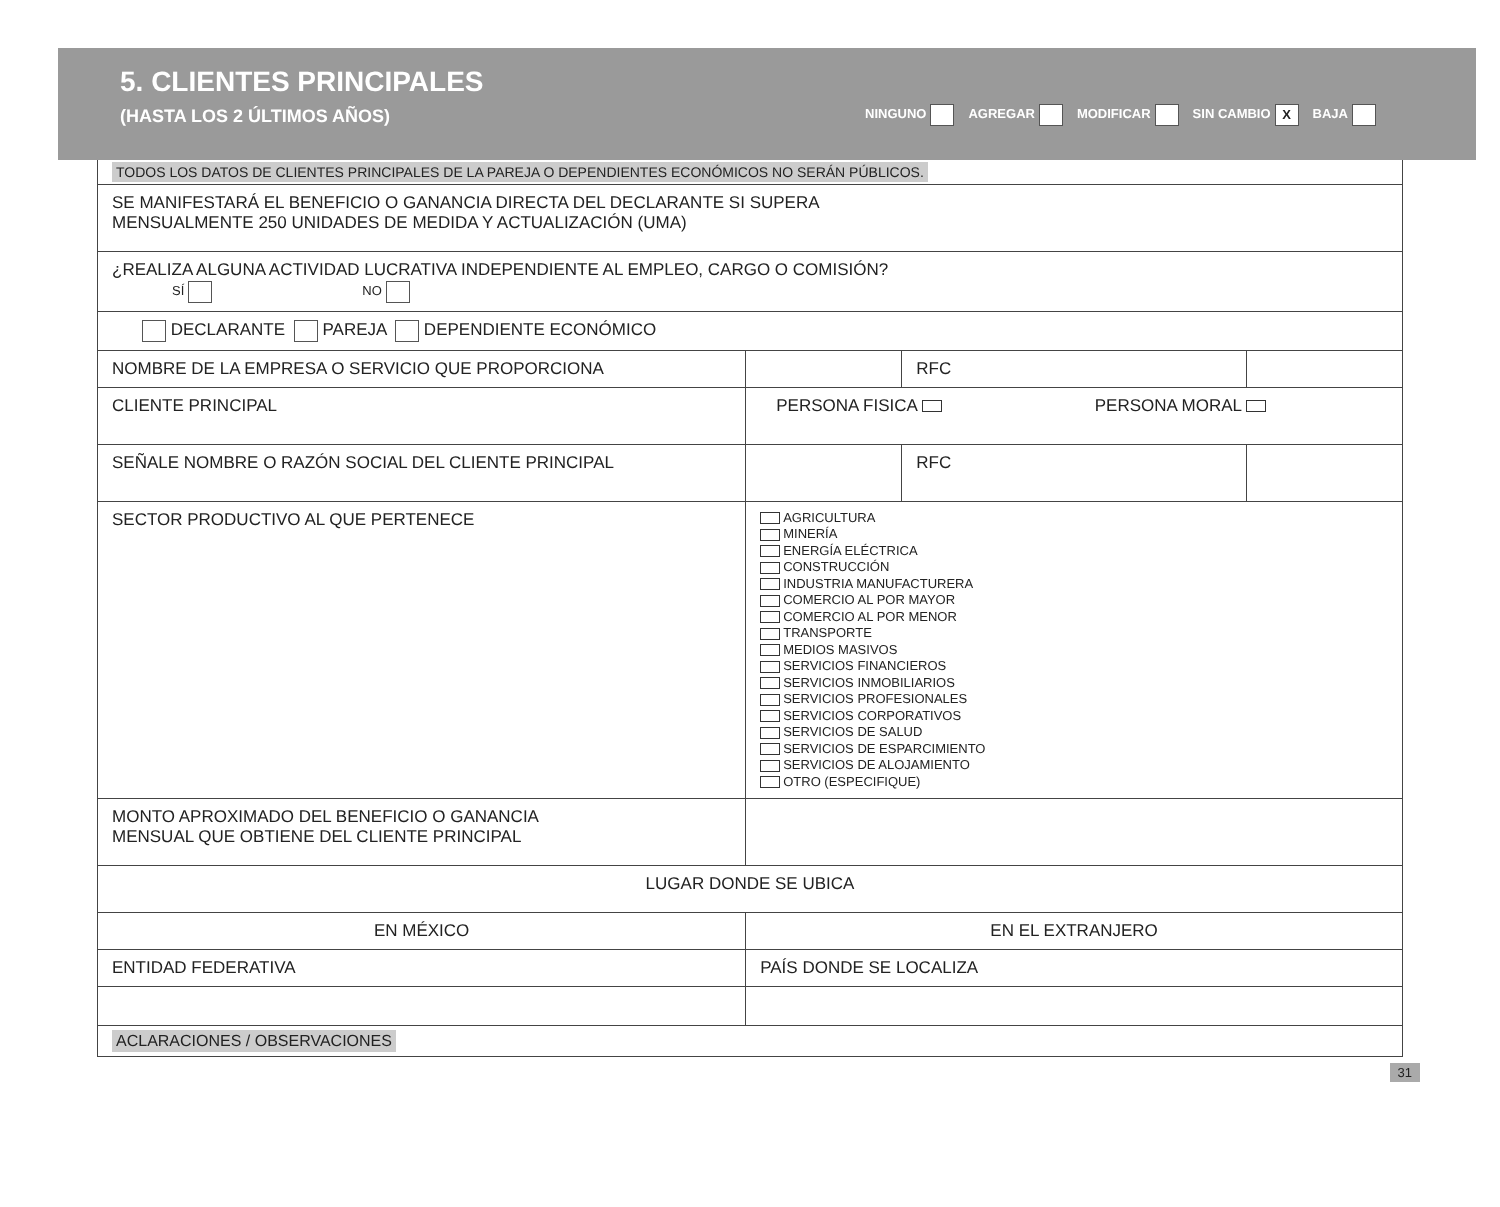5. CLIENTES PRINCIPALES
(HASTA LOS 2 ÚLTIMOS AÑOS)
NINGUNO AGREGAR MODIFICAR SIN CAMBIO X BAJA
| TODOS LOS DATOS DE CLIENTES PRINCIPALES DE LA PAREJA O DEPENDIENTES ECONÓMICOS NO SERÁN PÚBLICOS. | | | | |
| SE MANIFESTARÁ EL BENEFICIO O GANANCIA DIRECTA DEL DECLARANTE SI SUPERA MENSUALMENTE 250 UNIDADES DE MEDIDA Y ACTUALIZACIÓN (UMA) | | | | |
| ¿REALIZA ALGUNA ACTIVIDAD LUCRATIVA INDEPENDIENTE AL EMPLEO, CARGO O COMISIÓN? SÍ NO | | | | |
| DECLARANTE PAREJA DEPENDIENTE ECONÓMICO | | | | |
| NOMBRE DE LA EMPRESA O SERVICIO QUE PROPORCIONA | | | RFC | |
| CLIENTE PRINCIPAL | PERSONA FISICA PERSONA MORAL | | | |
| SEÑALE NOMBRE O RAZÓN SOCIAL DEL CLIENTE PRINCIPAL | | | RFC | |
| SECTOR PRODUCTIVO AL QUE PERTENECE | | AGRICULTURA MINERÍA ENERGÍA ELÉCTRICA CONSTRUCCIÓN INDUSTRIA MANUFACTURERA COMERCIO AL POR MAYOR COMERCIO AL POR MENOR TRANSPORTE MEDIOS MASIVOS SERVICIOS FINANCIEROS SERVICIOS INMOBILIARIOS SERVICIOS PROFESIONALES SERVICIOS CORPORATIVOS SERVICIOS DE SALUD SERVICIOS DE ESPARCIMIENTO SERVICIOS DE ALOJAMIENTO OTRO (ESPECIFIQUE) | | |
| MONTO APROXIMADO DEL BENEFICIO O GANANCIA MENSUAL QUE OBTIENE DEL CLIENTE PRINCIPAL | | | | |
| LUGAR DONDE SE UBICA | | | | |
| EN MÉXICO | | EN EL EXTRANJERO | | |
| ENTIDAD FEDERATIVA | | PAÍS DONDE SE LOCALIZA | | |
| ACLARACIONES / OBSERVACIONES | | | | |
31